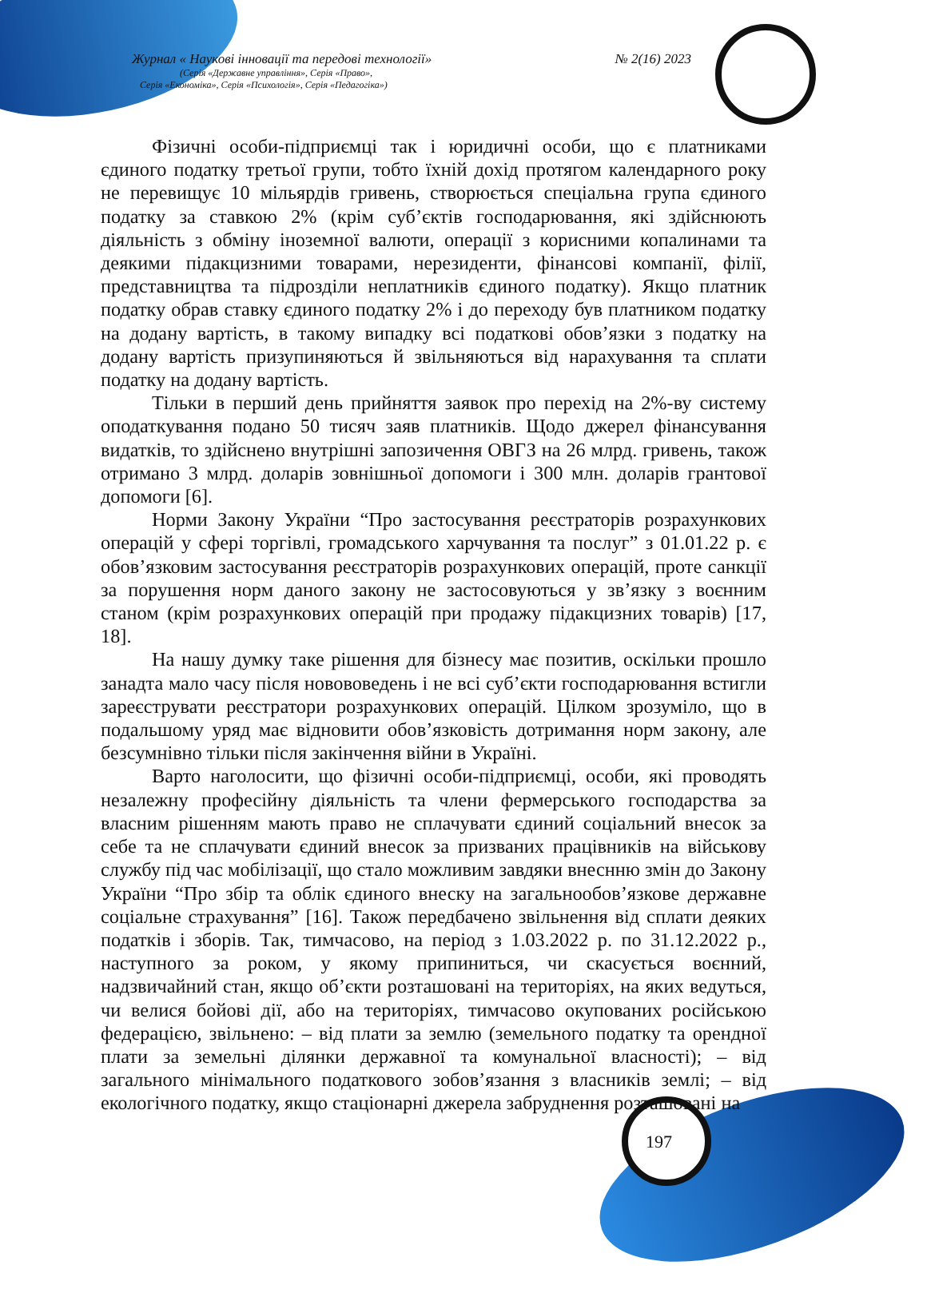Журнал « Наукові інновації та передові технології» № 2(16) 2023
(Серія «Державне управління», Серія «Право»,
Серія «Економіка», Серія «Психологія», Серія «Педагогіка»)
Фізичні особи-підприємці так і юридичні особи, що є платниками єдиного податку третьої групи, тобто їхній дохід протягом календарного року не перевищує 10 мільярдів гривень, створюється спеціальна група єдиного податку за ставкою 2% (крім суб’єктів господарювання, які здійснюють діяльність з обміну іноземної валюти, операції з корисними копалинами та деякими підакцизними товарами, нерезиденти, фінансові компанії, філії, представництва та підрозділи неплатників єдиного податку). Якщо платник податку обрав ставку єдиного податку 2% і до переходу був платником податку на додану вартість, в такому випадку всі податкові обов’язки з податку на додану вартість призупиняються й звільняються від нарахування та сплати податку на додану вартість.
Тільки в перший день прийняття заявок про перехід на 2%-ву систему оподаткування подано 50 тисяч заяв платників. Щодо джерел фінансування видатків, то здійснено внутрішні запозичення ОВГЗ на 26 млрд. гривень, також отримано 3 млрд. доларів зовнішньої допомоги і 300 млн. доларів грантової допомоги [6].
Норми Закону України “Про застосування реєстраторів розрахункових операцій у сфері торгівлі, громадського харчування та послуг” з 01.01.22 р. є обов’язковим застосування реєстраторів розрахункових операцій, проте санкції за порушення норм даного закону не застосовуються у зв’язку з воєнним станом (крім розрахункових операцій при продажу підакцизних товарів) [17, 18].
На нашу думку таке рішення для бізнесу має позитив, оскільки прошло занадта мало часу після новововедень і не всі суб’єкти господарювання встигли зареєструвати реєстратори розрахункових операцій. Цілком зрозуміло, що в подальшому уряд має відновити обов’язковість дотримання норм закону, але безсумнівно тільки після закінчення війни в Україні.
Варто наголосити, що фізичні особи-підприємці, особи, які проводять незалежну професійну діяльність та члени фермерського господарства за власним рішенням мають право не сплачувати єдиний соціальний внесок за себе та не сплачувати єдиний внесок за призваних працівників на військову службу під час мобілізації, що стало можливим завдяки внеснню змін до Закону України “Про збір та облік єдиного внеску на загальнообов’язкове державне соціальне страхування” [16]. Також передбачено звільнення від сплати деяких податків і зборів. Так, тимчасово, на період з 1.03.2022 р. по 31.12.2022 р., наступного за роком, у якому припиниться, чи скасується воєнний, надзвичайний стан, якщо об’єкти розташовані на територіях, на яких ведуться, чи велися бойові дії, або на територіях, тимчасово окупованих російською федерацією, звільнено: – від плати за землю (земельного податку та орендної плати за земельні ділянки державної та комунальної власності); – від загального мінімального податкового зобов’язання з власників землі; – від екологічного податку, якщо стаціонарні джерела забруднення розташовані на
197